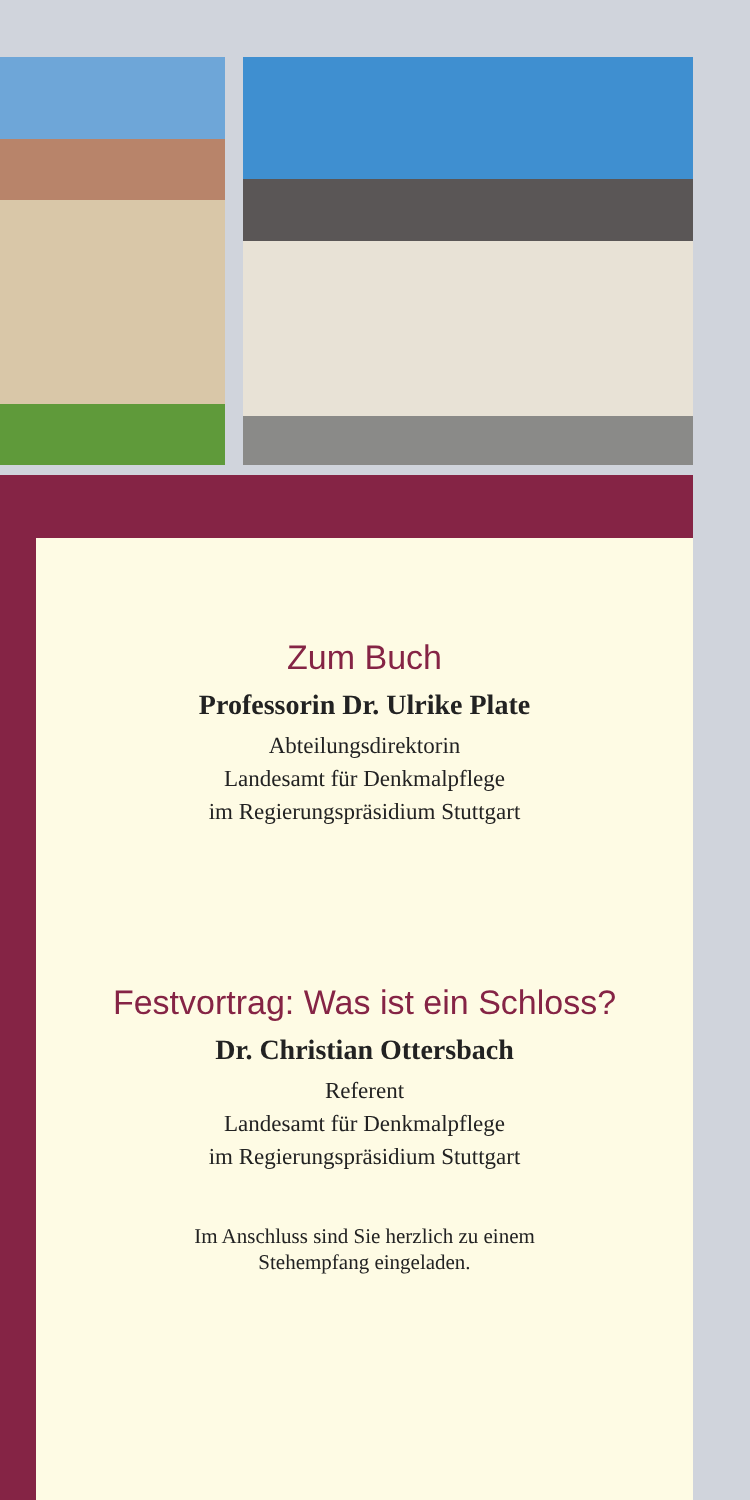Zum Buch
Professorin Dr. Ulrike Plate
Abteilungsdirektorin
Landesamt für Denkmalpflege
im Regierungspräsidium Stuttgart
Festvortrag: Was ist ein Schloss?
Dr. Christian Ottersbach
Referent
Landesamt für Denkmalpflege
im Regierungspräsidium Stuttgart
Im Anschluss sind Sie herzlich zu einem
Stehempfang eingeladen.